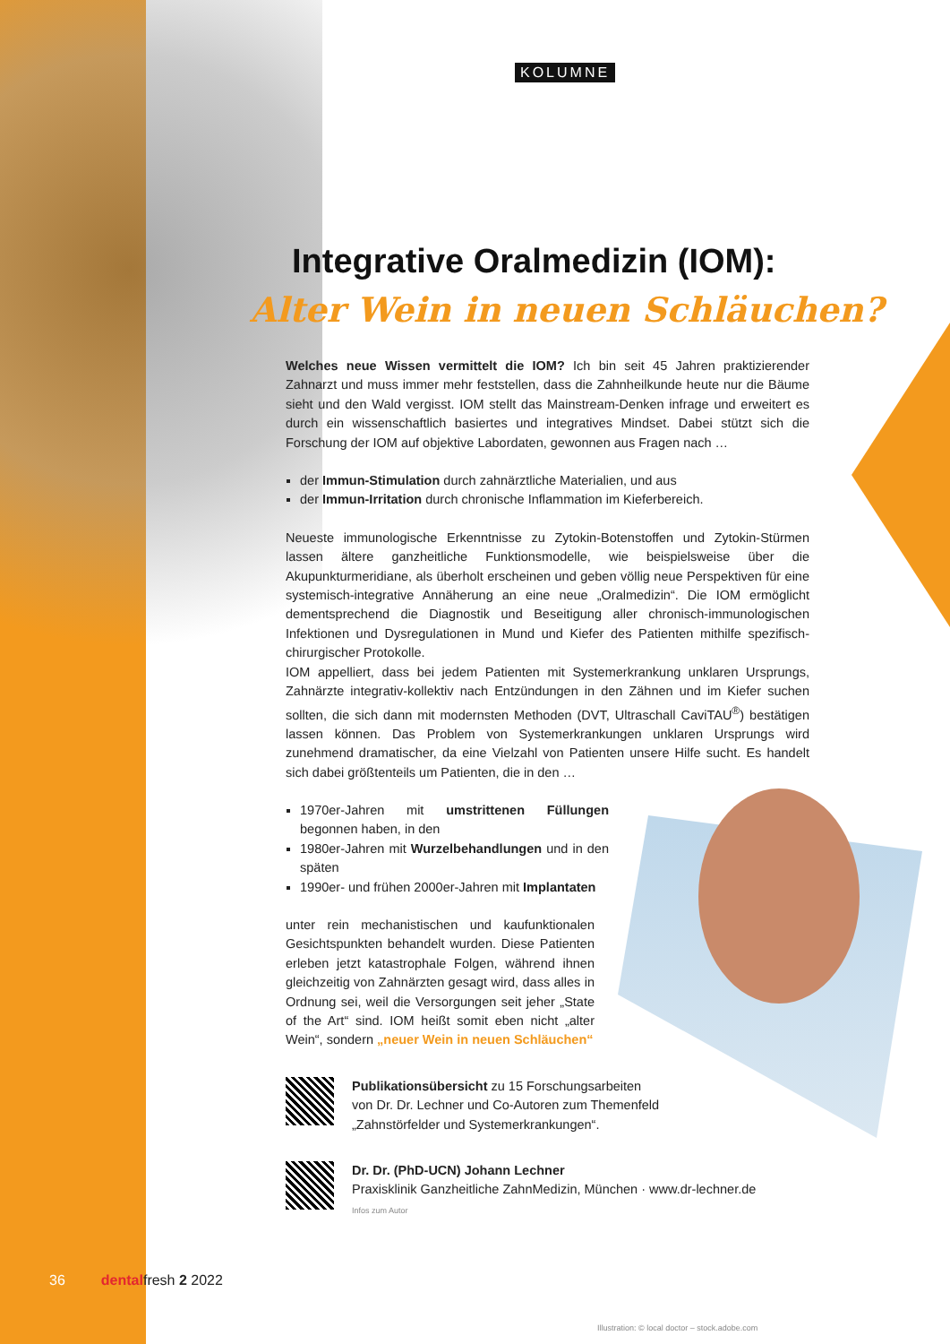KOLUMNE
Integrative Oralmedizin (IOM):
Alter Wein in neuen Schläuchen?
Welches neue Wissen vermittelt die IOM? Ich bin seit 45 Jahren praktizierender Zahnarzt und muss immer mehr feststellen, dass die Zahnheilkunde heute nur die Bäume sieht und den Wald vergisst. IOM stellt das Mainstream-Denken infrage und erweitert es durch ein wissenschaftlich basiertes und integratives Mindset. Dabei stützt sich die Forschung der IOM auf objektive Labordaten, gewonnen aus Fragen nach …
der Immun-Stimulation durch zahnärztliche Materialien, und aus
der Immun-Irritation durch chronische Inflammation im Kieferbereich.
Neueste immunologische Erkenntnisse zu Zytokin-Botenstoffen und Zytokin-Stürmen lassen ältere ganzheitliche Funktionsmodelle, wie beispielsweise über die Akupunkturmeridiane, als überholt erscheinen und geben völlig neue Perspektiven für eine systemisch-integrative Annäherung an eine neue „Oralmedizin“. Die IOM ermöglicht dementsprechend die Diagnostik und Beseitigung aller chronisch-immunologischen Infektionen und Dysregulationen in Mund und Kiefer des Patienten mithilfe spezifisch-chirurgischer Protokolle.
IOM appelliert, dass bei jedem Patienten mit Systemerkrankung unklaren Ursprungs, Zahnärzte integrativ-kollektiv nach Entzündungen in den Zähnen und im Kiefer suchen sollten, die sich dann mit modernsten Methoden (DVT, Ultraschall CaviTAU<sup>®</sup>) bestätigen lassen können. Das Problem von Systemerkrankungen unklaren Ursprungs wird zunehmend dramatischer, da eine Vielzahl von Patienten unsere Hilfe sucht. Es handelt sich dabei größtenteils um Patienten, die in den …
1970er-Jahren mit umstrittenen Füllungen begonnen haben, in den
1980er-Jahren mit Wurzelbehandlungen und in den späten
1990er- und frühen 2000er-Jahren mit Implantaten
unter rein mechanistischen und kaufunktionalen Gesichtspunkten behandelt wurden. Diese Patienten erleben jetzt katastrophale Folgen, während ihnen gleichzeitig von Zahnärzten gesagt wird, dass alles in Ordnung sei, weil die Versorgungen seit jeher „State of the Art“ sind. IOM heißt somit eben nicht „alter Wein“, sondern „neuer Wein in neuen Schläuchen“
Publikationsübersicht zu 15 Forschungsarbeiten
von Dr. Dr. Lechner und Co-Autoren zum Themenfeld
„Zahnstörfelder und Systemerkrankungen“.
Dr. Dr. (PhD-UCN) Johann Lechner
Praxisklinik Ganzheitliche ZahnMedizin, München · www.dr-lechner.de
Infos zum Autor
36 dental fresh 2 2022
Illustration: © local doctor – stock.adobe.com